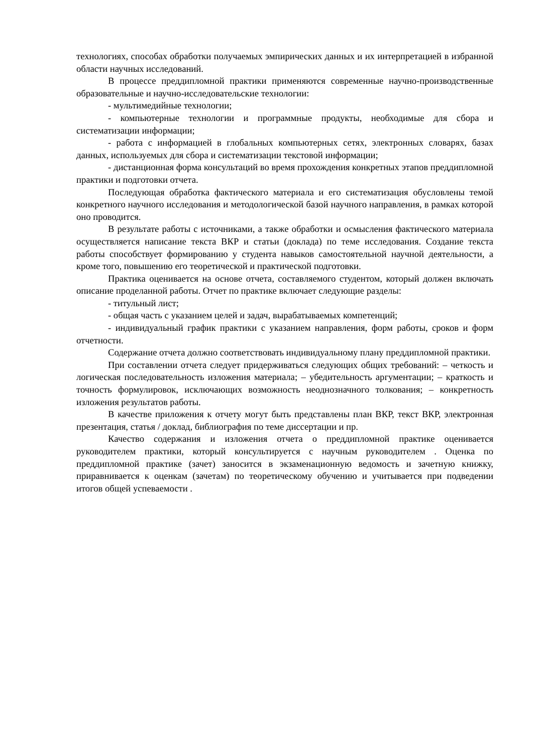технологиях, способах обработки получаемых эмпирических данных и их интерпретацией в избранной области научных исследований.
В процессе преддипломной практики применяются современные научно-производственные образовательные и научно-исследовательские технологии:
- мультимедийные технологии;
- компьютерные технологии и программные продукты, необходимые для сбора и систематизации информации;
- работа с информацией в глобальных компьютерных сетях, электронных словарях, базах данных, используемых для сбора и систематизации текстовой информации;
- дистанционная форма консультаций во время прохождения конкретных этапов преддипломной практики и подготовки отчета.
Последующая обработка фактического материала и его систематизация обусловлены темой конкретного научного исследования и методологической базой научного направления, в рамках которой оно проводится.
В результате работы с источниками, а также обработки и осмысления фактического материала осуществляется написание текста ВКР и статьи (доклада) по теме исследования. Создание текста работы способствует формированию у студента навыков самостоятельной научной деятельности, а кроме того, повышению его теоретической и практической подготовки.
Практика оценивается на основе отчета, составляемого студентом, который должен включать описание проделанной работы. Отчет по практике включает следующие разделы:
- титульный лист;
- общая часть с указанием целей и задач, вырабатываемых компетенций;
- индивидуальный график практики с указанием направления, форм работы, сроков и форм отчетности.
Содержание отчета должно соответствовать индивидуальному плану преддипломной практики.
При составлении отчета следует придерживаться следующих общих требований: – четкость и логическая последовательность изложения материала; – убедительность аргументации; – краткость и точность формулировок, исключающих возможность неоднозначного толкования; – конкретность изложения результатов работы.
В качестве приложения к отчету могут быть представлены план ВКР, текст ВКР, электронная презентация, статья / доклад, библиография по теме диссертации и пр.
Качество содержания и изложения отчета о преддипломной практике оценивается руководителем практики, который консультируется с научным руководителем . Оценка по преддипломной практике (зачет) заносится в экзаменационную ведомость и зачетную книжку, приравнивается к оценкам (зачетам) по теоретическому обучению и учитывается при подведении итогов общей успеваемости .